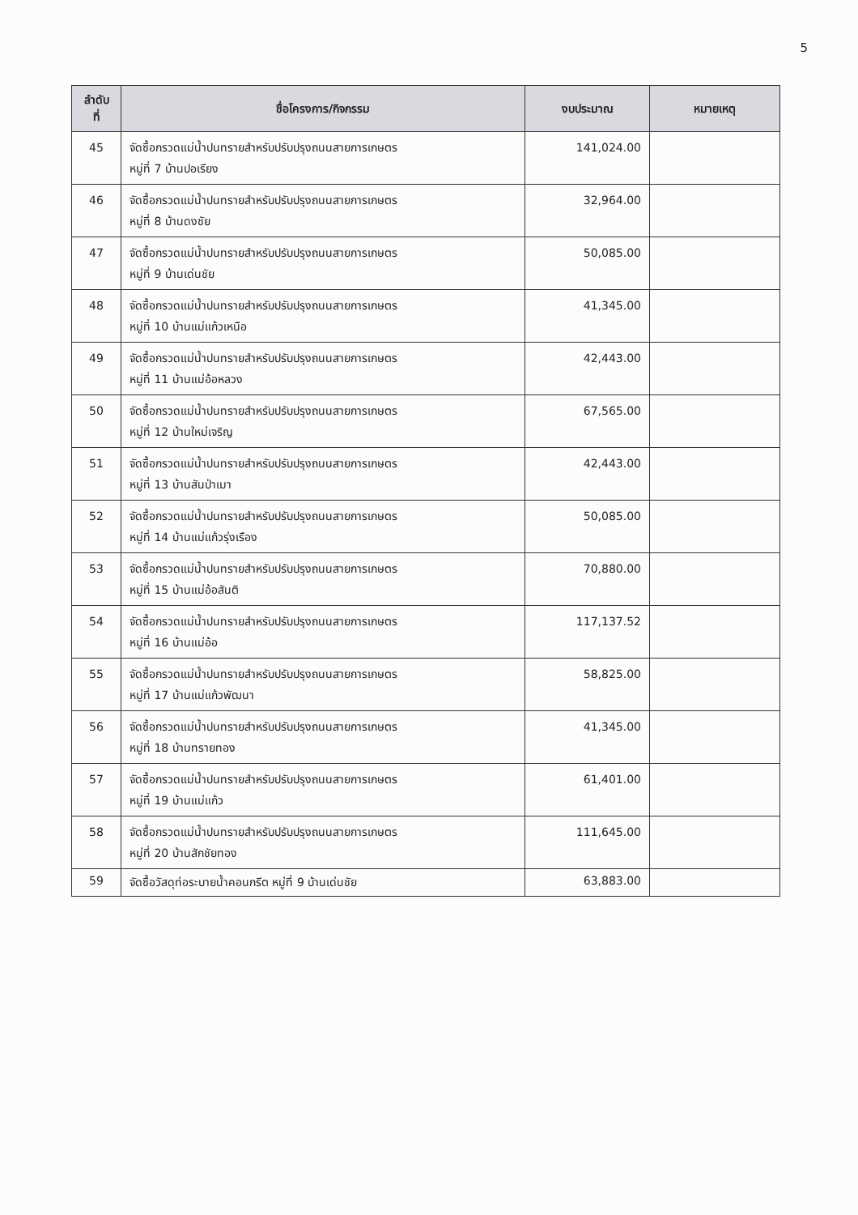5
| ลำดับ ที่ | ชื่อโครงการ/กิจกรรม | งบประมาณ | หมายเหตุ |
| --- | --- | --- | --- |
| 45 | จัดซื้อกรวดแม่น้ำปนทรายสำหรับปรับปรุงถนนสายการเกษตร หมู่ที่ 7 บ้านปอเรียง | 141,024.00 | |
| 46 | จัดซื้อกรวดแม่น้ำปนทรายสำหรับปรับปรุงถนนสายการเกษตร หมู่ที่ 8 บ้านดงชัย | 32,964.00 | |
| 47 | จัดซื้อกรวดแม่น้ำปนทรายสำหรับปรับปรุงถนนสายการเกษตร หมู่ที่ 9 บ้านเด่นชัย | 50,085.00 | |
| 48 | จัดซื้อกรวดแม่น้ำปนทรายสำหรับปรับปรุงถนนสายการเกษตร หมู่ที่ 10 บ้านแม่แก้วเหนือ | 41,345.00 | |
| 49 | จัดซื้อกรวดแม่น้ำปนทรายสำหรับปรับปรุงถนนสายการเกษตร หมู่ที่ 11 บ้านแม่อ้อหลวง | 42,443.00 | |
| 50 | จัดซื้อกรวดแม่น้ำปนทรายสำหรับปรับปรุงถนนสายการเกษตร หมู่ที่ 12 บ้านใหม่เจริญ | 67,565.00 | |
| 51 | จัดซื้อกรวดแม่น้ำปนทรายสำหรับปรับปรุงถนนสายการเกษตร หมู่ที่ 13 บ้านสันป่าเมา | 42,443.00 | |
| 52 | จัดซื้อกรวดแม่น้ำปนทรายสำหรับปรับปรุงถนนสายการเกษตร หมู่ที่ 14 บ้านแม่แก้วรุ่งเรือง | 50,085.00 | |
| 53 | จัดซื้อกรวดแม่น้ำปนทรายสำหรับปรับปรุงถนนสายการเกษตร หมู่ที่ 15 บ้านแม่อ้อสันติ | 70,880.00 | |
| 54 | จัดซื้อกรวดแม่น้ำปนทรายสำหรับปรับปรุงถนนสายการเกษตร หมู่ที่ 16 บ้านแม่อ้อ | 117,137.52 | |
| 55 | จัดซื้อกรวดแม่น้ำปนทรายสำหรับปรับปรุงถนนสายการเกษตร หมู่ที่ 17 บ้านแม่แก้วพัฒนา | 58,825.00 | |
| 56 | จัดซื้อกรวดแม่น้ำปนทรายสำหรับปรับปรุงถนนสายการเกษตร หมู่ที่ 18 บ้านทรายทอง | 41,345.00 | |
| 57 | จัดซื้อกรวดแม่น้ำปนทรายสำหรับปรับปรุงถนนสายการเกษตร หมู่ที่ 19 บ้านแม่แก้ว | 61,401.00 | |
| 58 | จัดซื้อกรวดแม่น้ำปนทรายสำหรับปรับปรุงถนนสายการเกษตร หมู่ที่ 20 บ้านสักชัยทอง | 111,645.00 | |
| 59 | จัดซื้อวัสดุท่อระบายน้ำคอนกรีต หมู่ที่ 9 บ้านเด่นชัย | 63,883.00 | |